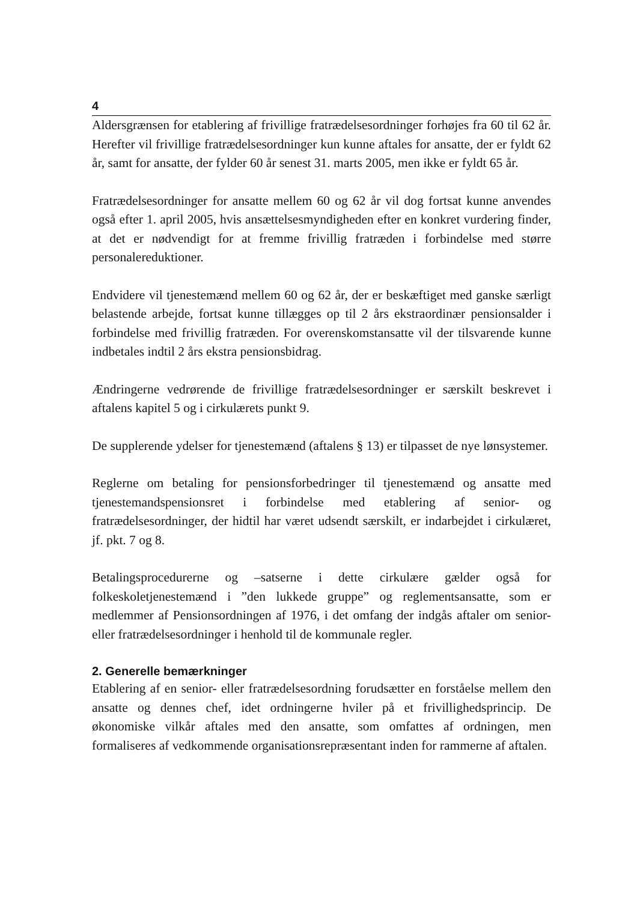4
Aldersgrænsen for etablering af frivillige fratrædelsesordninger forhøjes fra 60 til 62 år. Herefter vil frivillige fratrædelsesordninger kun kunne aftales for ansatte, der er fyldt 62 år, samt for ansatte, der fylder 60 år senest 31. marts 2005, men ikke er fyldt 65 år.
Fratrædelsesordninger for ansatte mellem 60 og 62 år vil dog fortsat kunne anvendes også efter 1. april 2005, hvis ansættelsesmyndigheden efter en konkret vurdering finder, at det er nødvendigt for at fremme frivillig fratræden i forbindelse med større personalereduktioner.
Endvidere vil tjenestemænd mellem 60 og 62 år, der er beskæftiget med ganske særligt belastende arbejde, fortsat kunne tillægges op til 2 års ekstraordinær pensionsalder i forbindelse med frivillig fratræden. For overenskomstansatte vil der tilsvarende kunne indbetales indtil 2 års ekstra pensionsbidrag.
Ændringerne vedrørende de frivillige fratrædelsesordninger er særskilt beskrevet i aftalens kapitel 5 og i cirkulærets punkt 9.
De supplerende ydelser for tjenestemænd (aftalens § 13) er tilpasset de nye lønsystemer.
Reglerne om betaling for pensionsforbedringer til tjenestemænd og ansatte med tjenestemandspensionsret i forbindelse med etablering af senior- og fratrædelsesordninger, der hidtil har været udsendt særskilt, er indarbejdet i cirkulæret, jf. pkt. 7 og 8.
Betalingsprocedurerne og –satserne i dette cirkulære gælder også for folkeskoletjenestemænd i ”den lukkede gruppe” og reglementsansatte, som er medlemmer af Pensionsordningen af 1976, i det omfang der indgås aftaler om senior- eller fratrædelsesordninger i henhold til de kommunale regler.
2. Generelle bemærkninger
Etablering af en senior- eller fratrædelsesordning forudsætter en forståelse mellem den ansatte og dennes chef, idet ordningerne hviler på et frivillighedsprincip. De økonomiske vilkår aftales med den ansatte, som omfattes af ordningen, men formaliseres af vedkommende organisationsrepræsentant inden for rammerne af aftalen.